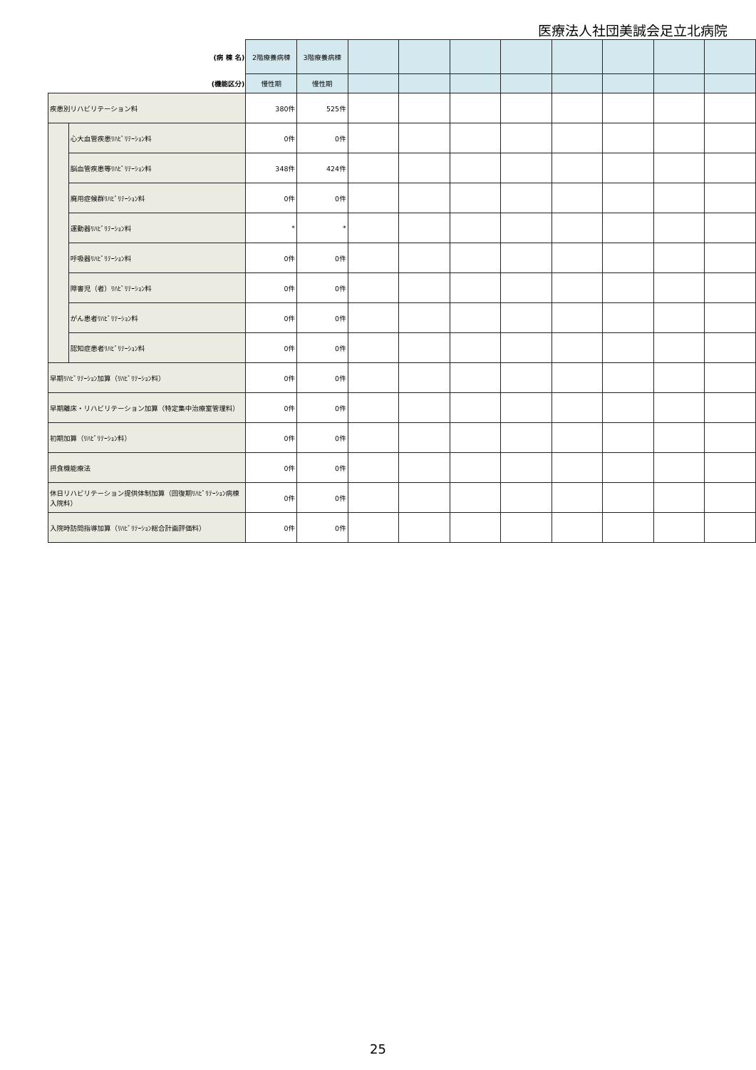医療法人社団美誠会足立北病院
| (病 棟 名) | | 2階療養病棟 | 3階療養病棟 | | | | | | | | |
| --- | --- | --- | --- | --- | --- | --- | --- | --- | --- | --- | --- |
| (機能区分) | | 慢性期 | 慢性期 | | | | | | | | |
| 疾患別リハビリテーション料 | | 380件 | 525件 | | | | | | | | |
| | 心大血管疾患ﾘﾊﾋﾞﾘﾃｰｼｮﾝ料 | 0件 | 0件 | | | | | | | | |
| | 脳血管疾患等ﾘﾊﾋﾞﾘﾃｰｼｮﾝ料 | 348件 | 424件 | | | | | | | | |
| | 廃用症候群ﾘﾊﾋﾞﾘﾃｰｼｮﾝ料 | 0件 | 0件 | | | | | | | | |
| | 運動器ﾘﾊﾋﾞﾘﾃｰｼｮﾝ料 | * | * | | | | | | | | |
| | 呼吸器ﾘﾊﾋﾞﾘﾃｰｼｮﾝ料 | 0件 | 0件 | | | | | | | | |
| | 障害児（者）ﾘﾊﾋﾞﾘﾃｰｼｮﾝ料 | 0件 | 0件 | | | | | | | | |
| | がん患者ﾘﾊﾋﾞﾘﾃｰｼｮﾝ料 | 0件 | 0件 | | | | | | | | |
| | 認知症患者ﾘﾊﾋﾞﾘﾃｰｼｮﾝ料 | 0件 | 0件 | | | | | | | | |
| 早期ﾘﾊﾋﾞﾘﾃｰｼｮﾝ加算（ﾘﾊﾋﾞﾘﾃｰｼｮﾝ料） | | 0件 | 0件 | | | | | | | | |
| 早期離床・リハビリテーション加算（特定集中治療室管理料） | | 0件 | 0件 | | | | | | | | |
| 初期加算（ﾘﾊﾋﾞﾘﾃｰｼｮﾝ料） | | 0件 | 0件 | | | | | | | | |
| 摂食機能療法 | | 0件 | 0件 | | | | | | | | |
| 休日リハビリテーション提供体制加算（回復期ﾘﾊﾋﾞﾘﾃｰｼｮﾝ病棟入院料） | | 0件 | 0件 | | | | | | | | |
| 入院時訪問指導加算（ﾘﾊﾋﾞﾘﾃｰｼｮﾝ総合計画評価料） | | 0件 | 0件 | | | | | | | | |
25